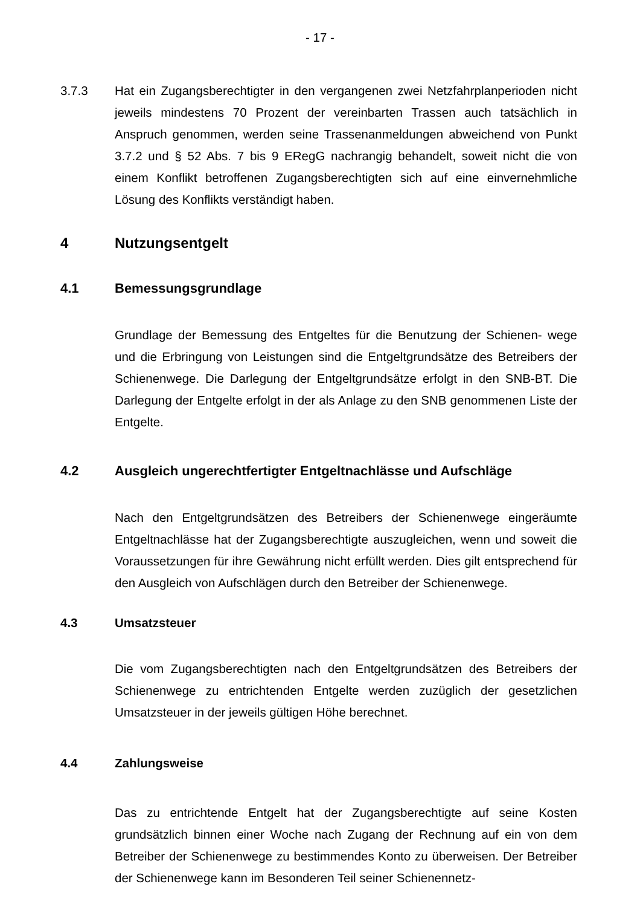- 17 -
3.7.3 Hat ein Zugangsberechtigter in den vergangenen zwei Netzfahrplanperioden nicht jeweils mindestens 70 Prozent der vereinbarten Trassen auch tatsächlich in Anspruch genommen, werden seine Trassenanmeldungen abweichend von Punkt 3.7.2 und § 52 Abs. 7 bis 9 ERegG nachrangig behandelt, soweit nicht die von einem Konflikt betroffenen Zugangsberechtigten sich auf eine einvernehmliche Lösung des Konflikts verständigt haben.
4 Nutzungsentgelt
4.1 Bemessungsgrundlage
Grundlage der Bemessung des Entgeltes für die Benutzung der Schienen- wege und die Erbringung von Leistungen sind die Entgeltgrundsätze des Betreibers der Schienenwege. Die Darlegung der Entgeltgrundsätze erfolgt in den SNB-BT. Die Darlegung der Entgelte erfolgt in der als Anlage zu den SNB genommenen Liste der Entgelte.
4.2 Ausgleich ungerechtfertigter Entgeltnachlässe und Aufschläge
Nach den Entgeltgrundsätzen des Betreibers der Schienenwege eingeräumte Entgeltnachlässe hat der Zugangsberechtigte auszugleichen, wenn und soweit die Voraussetzungen für ihre Gewährung nicht erfüllt werden. Dies gilt entsprechend für den Ausgleich von Aufschlägen durch den Betreiber der Schienenwege.
4.3 Umsatzsteuer
Die vom Zugangsberechtigten nach den Entgeltgrundsätzen des Betreibers der Schienenwege zu entrichtenden Entgelte werden zuzüglich der gesetzlichen Umsatzsteuer in der jeweils gültigen Höhe berechnet.
4.4 Zahlungsweise
Das zu entrichtende Entgelt hat der Zugangsberechtigte auf seine Kosten grundsätzlich binnen einer Woche nach Zugang der Rechnung auf ein von dem Betreiber der Schienenwege zu bestimmendes Konto zu überweisen. Der Betreiber der Schienenwege kann im Besonderen Teil seiner Schienennetz-